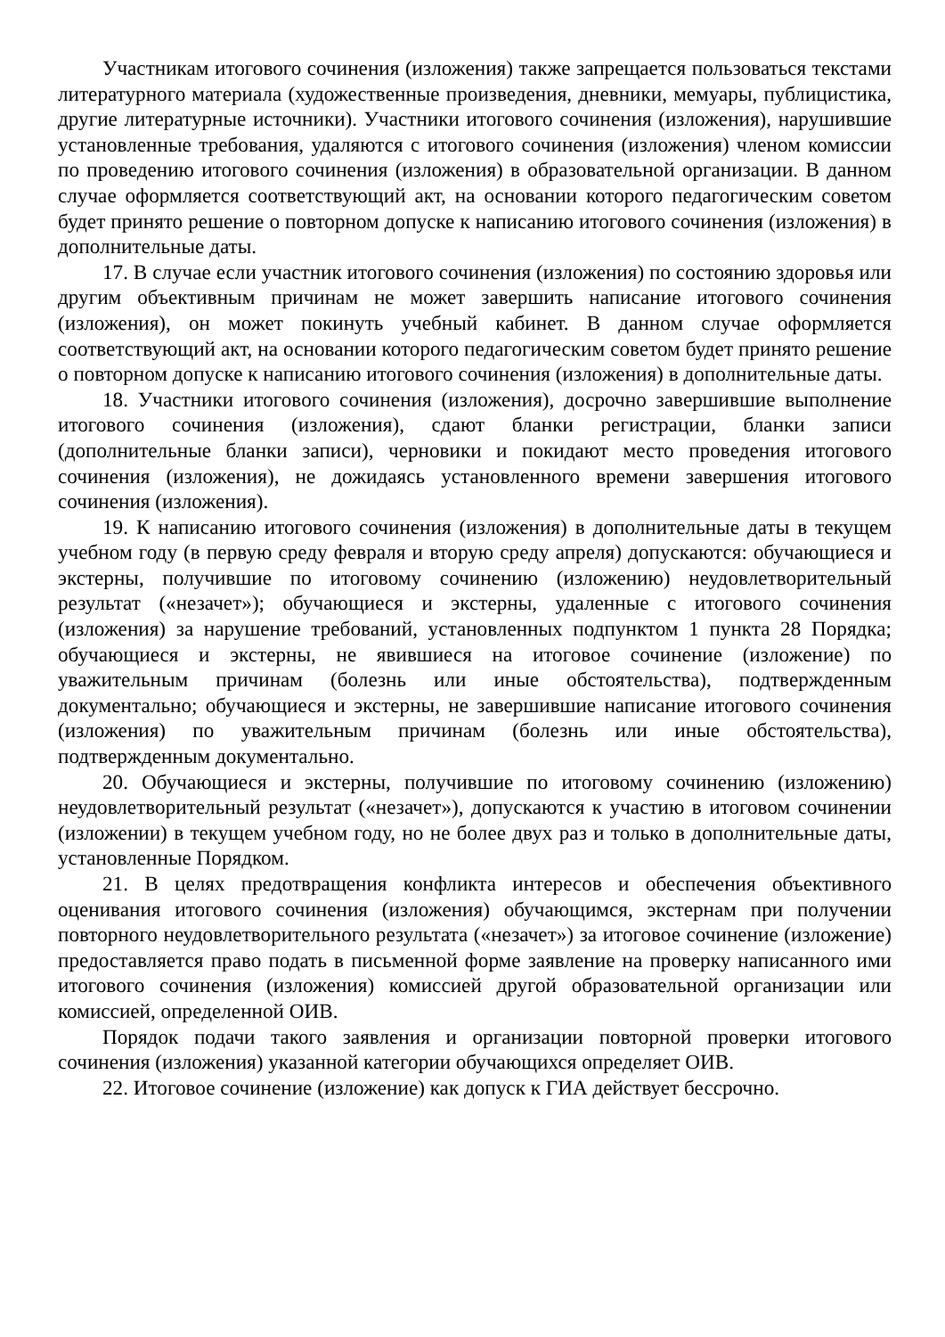Участникам итогового сочинения (изложения) также запрещается пользоваться текстами литературного материала (художественные произведения, дневники, мемуары, публицистика, другие литературные источники). Участники итогового сочинения (изложения), нарушившие установленные требования, удаляются с итогового сочинения (изложения) членом комиссии по проведению итогового сочинения (изложения) в образовательной организации. В данном случае оформляется соответствующий акт, на основании которого педагогическим советом будет принято решение о повторном допуске к написанию итогового сочинения (изложения) в дополнительные даты.
17. В случае если участник итогового сочинения (изложения) по состоянию здоровья или другим объективным причинам не может завершить написание итогового сочинения (изложения), он может покинуть учебный кабинет. В данном случае оформляется соответствующий акт, на основании которого педагогическим советом будет принято решение о повторном допуске к написанию итогового сочинения (изложения) в дополнительные даты.
18. Участники итогового сочинения (изложения), досрочно завершившие выполнение итогового сочинения (изложения), сдают бланки регистрации, бланки записи (дополнительные бланки записи), черновики и покидают место проведения итогового сочинения (изложения), не дожидаясь установленного времени завершения итогового сочинения (изложения).
19. К написанию итогового сочинения (изложения) в дополнительные даты в текущем учебном году (в первую среду февраля и вторую среду апреля) допускаются: обучающиеся и экстерны, получившие по итоговому сочинению (изложению) неудовлетворительный результат («незачет»); обучающиеся и экстерны, удаленные с итогового сочинения (изложения) за нарушение требований, установленных подпунктом 1 пункта 28 Порядка; обучающиеся и экстерны, не явившиеся на итоговое сочинение (изложение) по уважительным причинам (болезнь или иные обстоятельства), подтвержденным документально; обучающиеся и экстерны, не завершившие написание итогового сочинения (изложения) по уважительным причинам (болезнь или иные обстоятельства), подтвержденным документально.
20. Обучающиеся и экстерны, получившие по итоговому сочинению (изложению) неудовлетворительный результат («незачет»), допускаются к участию в итоговом сочинении (изложении) в текущем учебном году, но не более двух раз и только в дополнительные даты, установленные Порядком.
21. В целях предотвращения конфликта интересов и обеспечения объективного оценивания итогового сочинения (изложения) обучающимся, экстернам при получении повторного неудовлетворительного результата («незачет») за итоговое сочинение (изложение) предоставляется право подать в письменной форме заявление на проверку написанного ими итогового сочинения (изложения) комиссией другой образовательной организации или комиссией, определенной ОИВ.
Порядок подачи такого заявления и организации повторной проверки итогового сочинения (изложения) указанной категории обучающихся определяет ОИВ.
22. Итоговое сочинение (изложение) как допуск к ГИА действует бессрочно.